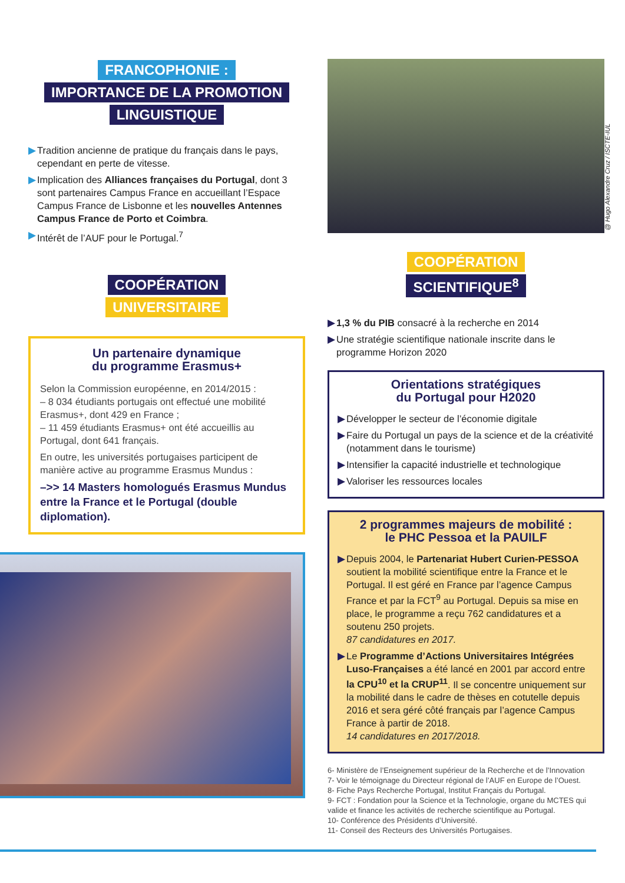FRANCOPHONIE :
IMPORTANCE DE LA PROMOTION
LINGUISTIQUE
▶ Tradition ancienne de pratique du français dans le pays, cependant en perte de vitesse.
▶ Implication des Alliances françaises du Portugal, dont 3 sont partenaires Campus France en accueillant l’Espace Campus France de Lisbonne et les nouvelles Antennes Campus France de Porto et Coimbra.
▶ Intérêt de l’AUF pour le Portugal.<sup>7</sup>
COOPÉRATION
UNIVERSITAIRE
Un partenaire dynamique
du programme Erasmus+
Selon la Commission européenne, en 2014/2015 :
– 8 034 étudiants portugais ont effectué une mobilité Erasmus+, dont 429 en France ;
– 11 459 étudiants Erasmus+ ont été accueillis au Portugal, dont 641 français.
En outre, les universités portugaises participent de manière active au programme Erasmus Mundus :
–>> 14 Masters homologués Erasmus Mundus entre la France et le Portugal (double diplomation).
COOPÉRATION
SCIENTIFIQUE<sup>8</sup>
▶ 1,3 % du PIB consacré à la recherche en 2014
▶ Une stratégie scientifique nationale inscrite dans le programme Horizon 2020
Orientations stratégiques
du Portugal pour H2020
▶ Développer le secteur de l’économie digitale
▶ Faire du Portugal un pays de la science et de la créativité (notamment dans le tourisme)
▶ Intensifier la capacité industrielle et technologique
▶ Valoriser les ressources locales
2 programmes majeurs de mobilité :
le PHC Pessoa et la PAUILF
▶ Depuis 2004, le Partenariat Hubert Curien-PESSOA soutient la mobilité scientifique entre la France et le Portugal. Il est géré en France par l’agence Campus France et par la FCT<sup>9</sup> au Portugal. Depuis sa mise en place, le programme a reçu 762 candidatures et a soutenu 250 projets.
87 candidatures en 2017.
▶ Le Programme d’Actions Universitaires Intégrées Luso-Françaises a été lancé en 2001 par accord entre la CPU<sup>10</sup> et la CRUP<sup>11</sup>. Il se concentre uniquement sur la mobilité dans le cadre de thèses en cotutelle depuis 2016 et sera géré côté français par l’agence Campus France à partir de 2018.
14 candidatures en 2017/2018.
6- Ministère de l’Enseignement supérieur de la Recherche et de l’Innovation
7- Voir le témoignage du Directeur régional de l’AUF en Europe de l’Ouest.
8- Fiche Pays Recherche Portugal, Institut Français du Portugal.
9- FCT : Fondation pour la Science et la Technologie, organe du MCTES qui valide et finance les activités de recherche scientifique au Portugal.
10- Conférence des Présidents d’Université.
11- Conseil des Recteurs des Universités Portugaises.
@ Hugo Alexandre Cruz / ISCTE-IUL